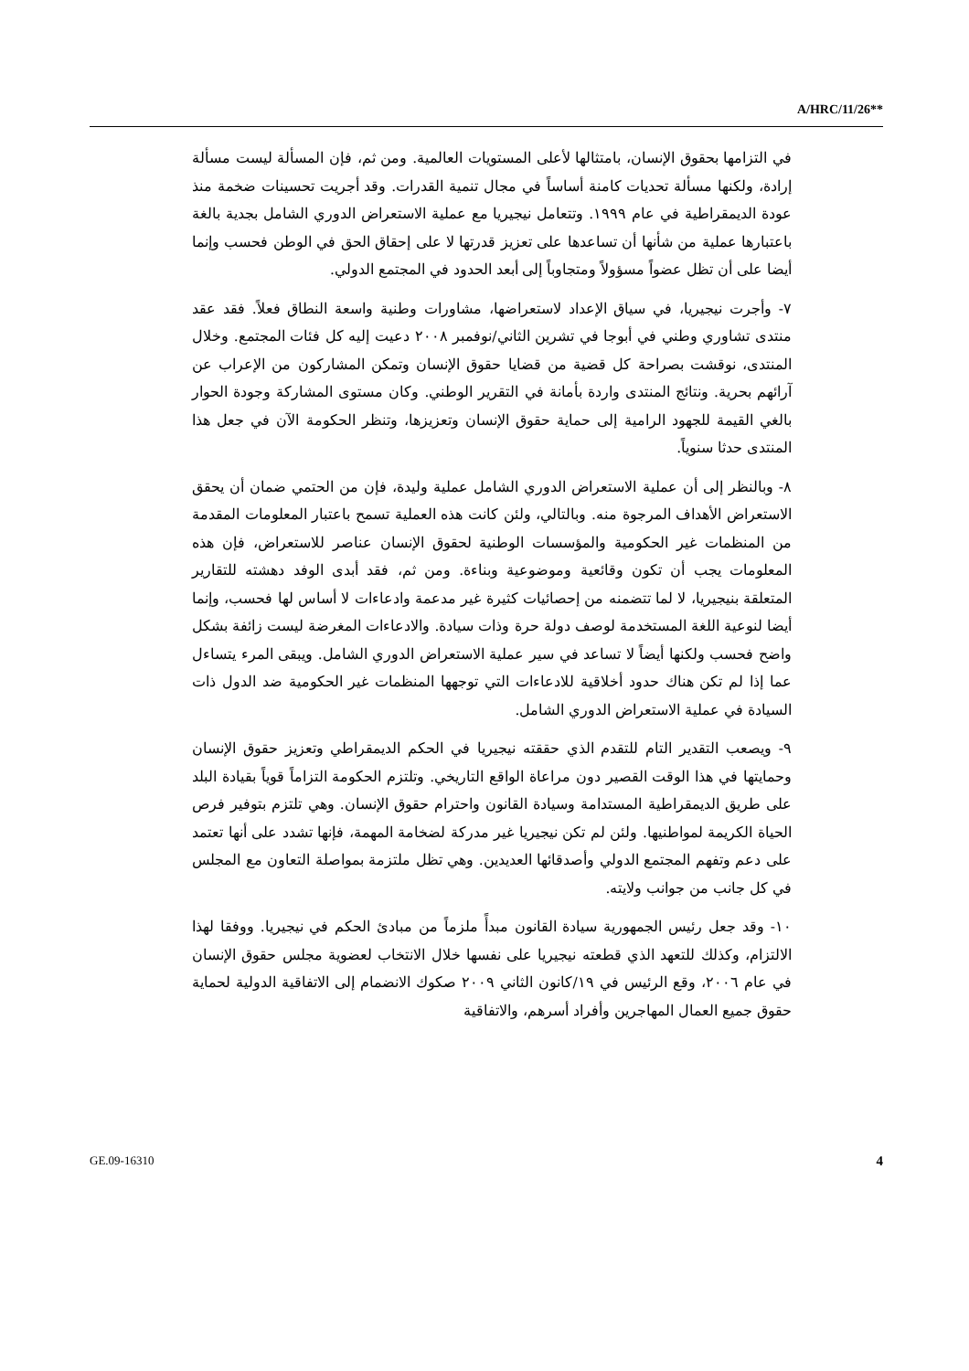A/HRC/11/26**
في التزامها بحقوق الإنسان، بامتثالها لأعلى المستويات العالمية. ومن ثم، فإن المسألة ليست مسألة إرادة، ولكنها مسألة تحديات كامنة أساساً في مجال تنمية القدرات. وقد أجريت تحسينات ضخمة منذ عودة الديمقراطية في عام ١٩٩٩. وتتعامل نيجيريا مع عملية الاستعراض الدوري الشامل بجدية بالغة باعتبارها عملية من شأنها أن تساعدها على تعزيز قدرتها لا على إحقاق الحق في الوطن فحسب وإنما أيضا على أن تظل عضواً مسؤولاً ومتجاوباً إلى أبعد الحدود في المجتمع الدولي.
٧- وأجرت نيجيريا، في سياق الإعداد لاستعراضها، مشاورات وطنية واسعة النطاق فعلاً. فقد عقد منتدى تشاوري وطني في أبوجا في تشرين الثاني/نوفمبر ٢٠٠٨ دعيت إليه كل فئات المجتمع. وخلال المنتدى، نوقشت بصراحة كل قضية من قضايا حقوق الإنسان وتمكن المشاركون من الإعراب عن آرائهم بحرية. ونتائج المنتدى واردة بأمانة في التقرير الوطني. وكان مستوى المشاركة وجودة الحوار بالغي القيمة للجهود الرامية إلى حماية حقوق الإنسان وتعزيزها، وتنظر الحكومة الآن في جعل هذا المنتدى حدثا سنوياً.
٨- وبالنظر إلى أن عملية الاستعراض الدوري الشامل عملية وليدة، فإن من الحتمي ضمان أن يحقق الاستعراض الأهداف المرجوة منه. وبالتالي، ولئن كانت هذه العملية تسمح باعتبار المعلومات المقدمة من المنظمات غير الحكومية والمؤسسات الوطنية لحقوق الإنسان عناصر للاستعراض، فإن هذه المعلومات يجب أن تكون وقائعية وموضوعية وبناءة. ومن ثم، فقد أبدى الوفد دهشته للتقارير المتعلقة بنيجيريا، لا لما تتضمنه من إحصائيات كثيرة غير مدعمة وادعاءات لا أساس لها فحسب، وإنما أيضا لنوعية اللغة المستخدمة لوصف دولة حرة وذات سيادة. والادعاءات المغرضة ليست زائفة بشكل واضح فحسب ولكنها أيضاً لا تساعد في سير عملية الاستعراض الدوري الشامل. ويبقى المرء يتساءل عما إذا لم تكن هناك حدود أخلاقية للادعاءات التي توجهها المنظمات غير الحكومية ضد الدول ذات السيادة في عملية الاستعراض الدوري الشامل.
٩- ويصعب التقدير التام للتقدم الذي حققته نيجيريا في الحكم الديمقراطي وتعزيز حقوق الإنسان وحمايتها في هذا الوقت القصير دون مراعاة الواقع التاريخي. وتلتزم الحكومة التزاماً قوياً بقيادة البلد على طريق الديمقراطية المستدامة وسيادة القانون واحترام حقوق الإنسان. وهي تلتزم بتوفير فرص الحياة الكريمة لمواطنيها. ولئن لم تكن نيجيريا غير مدركة لضخامة المهمة، فإنها تشدد على أنها تعتمد على دعم وتفهم المجتمع الدولي وأصدقائها العديدين. وهي تظل ملتزمة بمواصلة التعاون مع المجلس في كل جانب من جوانب ولايته.
١٠- وقد جعل رئيس الجمهورية سيادة القانون مبدأً ملزماً من مبادئ الحكم في نيجيريا. ووفقا لهذا الالتزام، وكذلك للتعهد الذي قطعته نيجيريا على نفسها خلال الانتخاب لعضوية مجلس حقوق الإنسان في عام ٢٠٠٦، وقع الرئيس في ١٩/كانون الثاني ٢٠٠٩ صكوك الانضمام إلى الاتفاقية الدولية لحماية حقوق جميع العمال المهاجرين وأفراد أسرهم، والاتفاقية
GE.09-16310 4